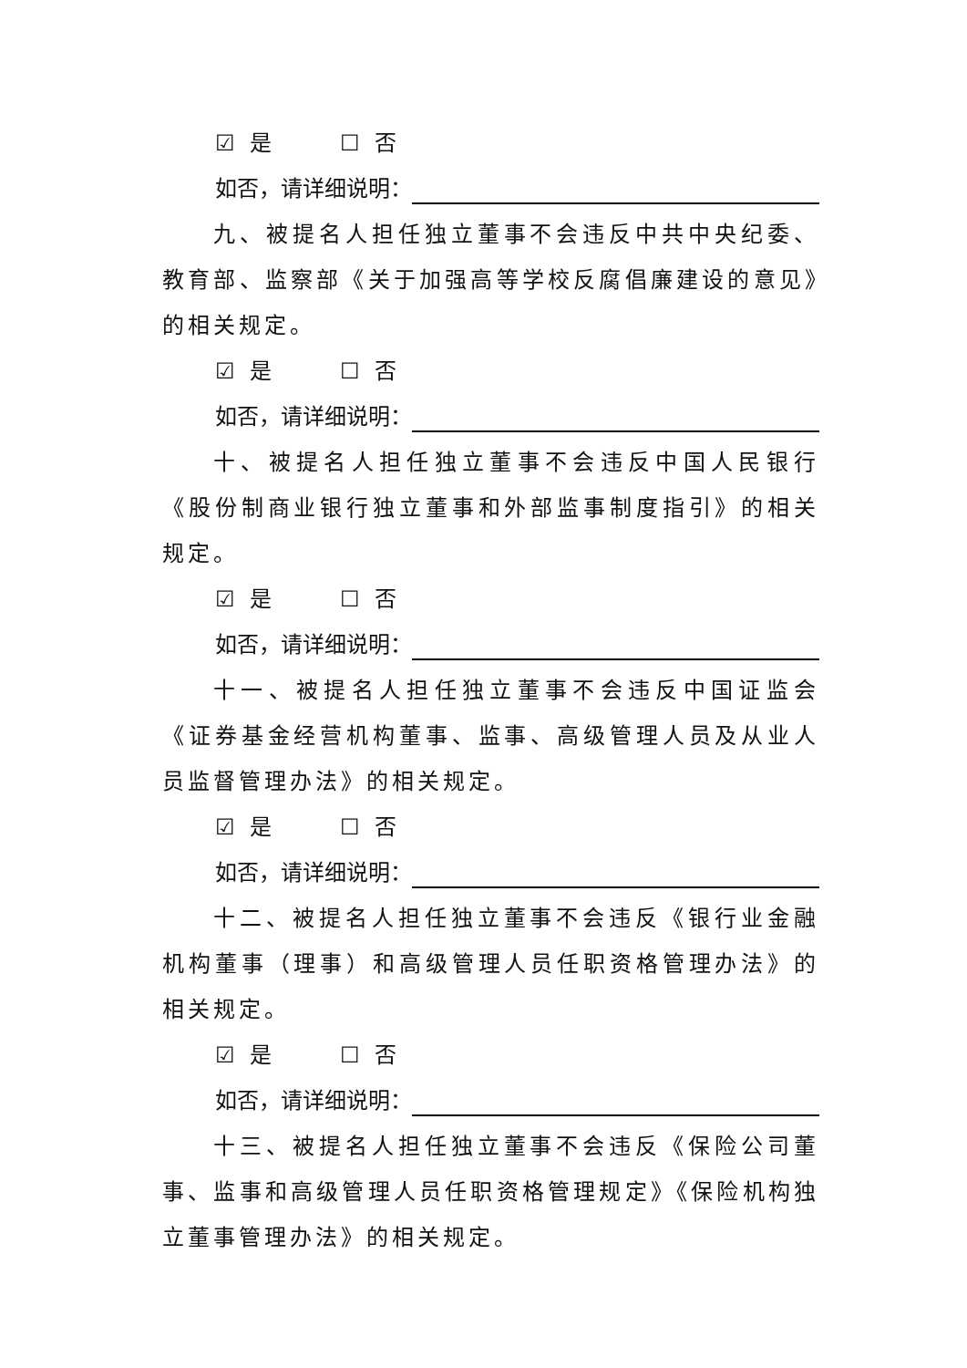☑ 是 ☐ 否
如否，请详细说明：
九、被提名人担任独立董事不会违反中共中央纪委、教育部、监察部《关于加强高等学校反腐倡廉建设的意见》的相关规定。
☑ 是 ☐ 否
如否，请详细说明：
十、被提名人担任独立董事不会违反中国人民银行《股份制商业银行独立董事和外部监事制度指引》的相关规定。
☑ 是 ☐ 否
如否，请详细说明：
十一、被提名人担任独立董事不会违反中国证监会《证券基金经营机构董事、监事、高级管理人员及从业人员监督管理办法》的相关规定。
☑ 是 ☐ 否
如否，请详细说明：
十二、被提名人担任独立董事不会违反《银行业金融机构董事（理事）和高级管理人员任职资格管理办法》的相关规定。
☑ 是 ☐ 否
如否，请详细说明：
十三、被提名人担任独立董事不会违反《保险公司董事、监事和高级管理人员任职资格管理规定》《保险机构独立董事管理办法》的相关规定。